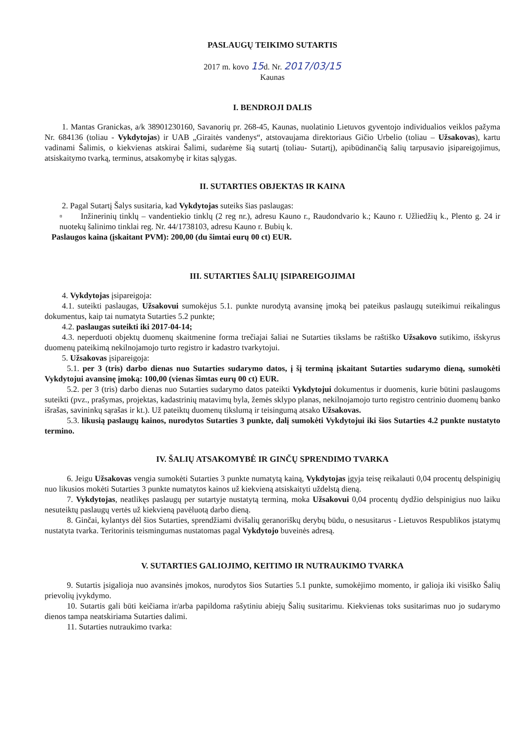PASLAUGŲ TEIKIMO SUTARTIS
2017 m. kovo 15d. Nr. 2017/03/15
Kaunas
I. BENDROJI DALIS
1. Mantas Granickas, a/k 38901230160, Savanorių pr. 268-45, Kaunas, nuolatinio Lietuvos gyventojo individualios veiklos pažyma Nr. 684136 (toliau - Vykdytojas) ir UAB „Giraitės vandenys“, atstovaujama direktoriaus Gičio Urbelio (toliau – Užsakovas), kartu vadinami Šalimis, o kiekvienas atskirai Šalimi, sudarėme šią sutartį (toliau- Sutartį), apibūdinančią šalių tarpusavio įsipareigojimus, atsiskaitymo tvarką, terminus, atsakomybę ir kitas sąlygas.
II. SUTARTIES OBJEKTAS IR KAINA
2. Pagal Sutartį Šalys susitaria, kad Vykdytojas suteiks šias paslaugas:
▫ Inžinerinių tinklų – vandentiekio tinklų (2 reg nr.), adresu Kauno r., Raudondvario k.; Kauno r. Užliedžių k., Plento g. 24 ir nuotekų šalinimo tinklai reg. Nr. 44/1738103, adresu Kauno r. Bubių k.
Paslaugos kaina (įskaitant PVM): 200,00 (du šimtai eurų 00 ct) EUR.
III. SUTARTIES ŠALIŲ ĮSIPAREIGOJIMAI
4. Vykdytojas įsipareigoja:
4.1. suteikti paslaugas, Užsakovui sumokėjus 5.1. punkte nurodytą avansinę įmoką bei pateikus paslaugų suteikimui reikalingus dokumentus, kaip tai numatyta Sutarties 5.2 punkte;
4.2. paslaugas suteikti iki 2017-04-14;
4.3. neperduoti objektų duomenų skaitmenine forma trečiajai šaliai ne Sutarties tikslams be raštiško Užsakovo sutikimo, išskyrus duomenų pateikimą nekilnojamojo turto registro ir kadastro tvarkytojui.
5. Užsakovas įsipareigoja:
5.1. per 3 (tris) darbo dienas nuo Sutarties sudarymo datos, į šį terminą įskaitant Sutarties sudarymo dieną, sumokėti Vykdytojui avansinę įmoką: 100,00 (vienas šimtas eurų 00 ct) EUR.
5.2. per 3 (tris) darbo dienas nuo Sutarties sudarymo datos pateikti Vykdytojui dokumentus ir duomenis, kurie būtini paslaugoms suteikti (pvz., prašymas, projektas, kadastrinių matavimų byla, žemės sklypo planas, nekilnojamojo turto registro centrinio duomenų banko išrašas, savininkų sąrašas ir kt.). Už pateiktų duomenų tikslumą ir teisingumą atsako Užsakovas.
5.3. likusią paslaugų kainos, nurodytos Sutarties 3 punkte, dalį sumokėti Vykdytojui iki šios Sutarties 4.2 punkte nustatyto termino.
IV. ŠALIŲ ATSAKOMYBĖ IR GINČŲ SPRENDIMO TVARKA
6. Jeigu Užsakovas vengia sumokėti Sutarties 3 punkte numatytą kainą, Vykdytojas įgyja teisę reikalauti 0,04 procentų delspinigių nuo likusios mokėti Sutarties 3 punkte numatytos kainos už kiekvieną atsiskaityti uždelstą dieną.
7. Vykdytojas, neatlikęs paslaugų per sutartyje nustatytą terminą, moka Užsakovui 0,04 procentų dydžio delspinigius nuo laiku nesuteiktų paslaugų vertės už kiekvieną pavėluotą darbo dieną.
8. Ginčai, kylantys dėl šios Sutarties, sprendžiami dvišalių geranoriškų derybų būdu, o nesusitarus - Lietuvos Respublikos įstatymų nustatyta tvarka. Teritorinis teismingumas nustatomas pagal Vykdytojo buveinės adresą.
V. SUTARTIES GALIOJIMO, KEITIMO IR NUTRAUKIMO TVARKA
9. Sutartis įsigalioja nuo avansinės įmokos, nurodytos šios Sutarties 5.1 punkte, sumokėjimo momento, ir galioja iki visiško Šalių prievolių įvykdymo.
10. Sutartis gali būti keičiama ir/arba papildoma rašytiniu abiejų Šalių susitarimu. Kiekvienas toks susitarimas nuo jo sudarymo dienos tampa neatskiriama Sutarties dalimi.
11. Sutarties nutraukimo tvarka: